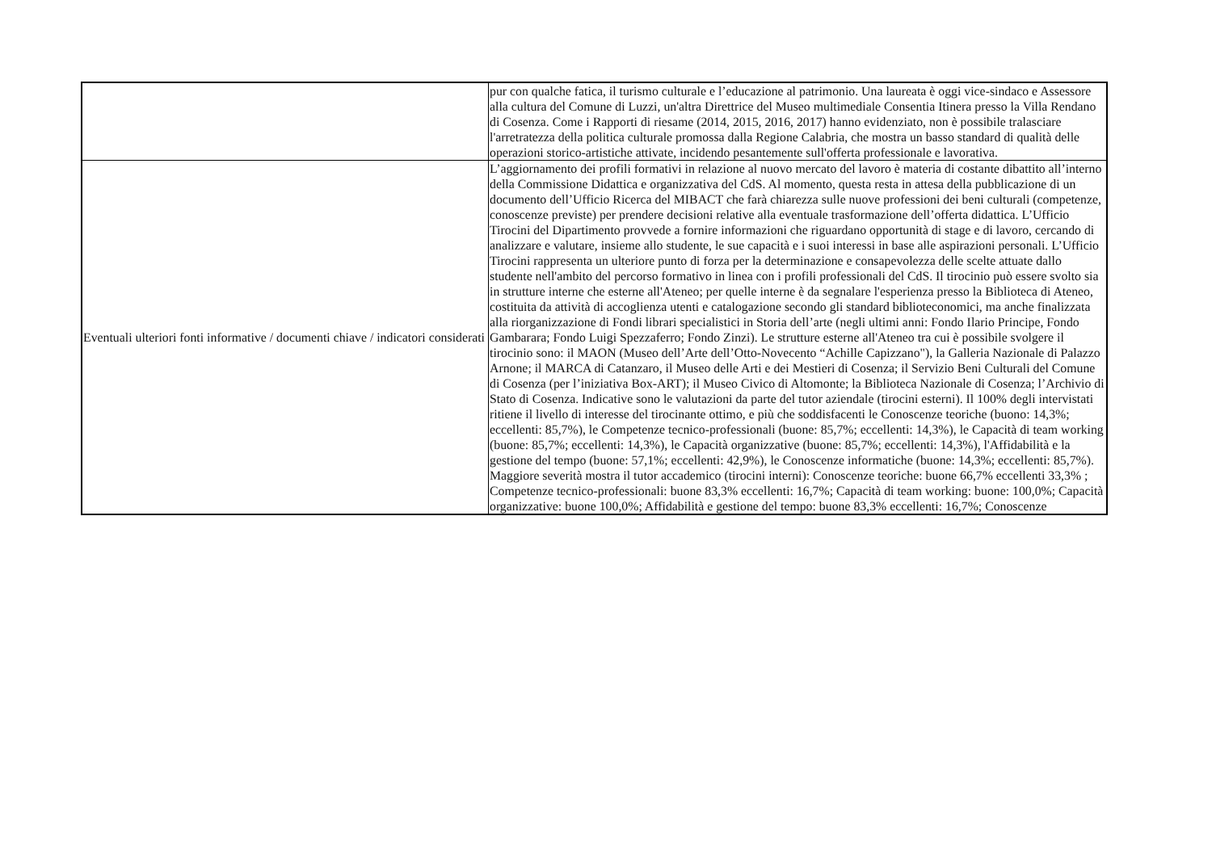| | pur con qualche fatica, il turismo culturale e l’educazione al patrimonio. Una laureata è oggi vice-sindaco e Assessore alla cultura del Comune di Luzzi, un'altra Direttrice del Museo multimediale Consentia Itinera presso la Villa Rendano di Cosenza. Come i Rapporti di riesame (2014, 2015, 2016, 2017) hanno evidenziato, non è possibile tralasciare l'arretratezza della politica culturale promossa dalla Regione Calabria, che mostra un basso standard di qualità delle operazioni storico-artistiche attivate, incidendo pesantemente sull'offerta professionale e lavorativa. |
| Eventuali ulteriori fonti informative / documenti chiave / indicatori considerati | L’aggiornamento dei profili formativi in relazione al nuovo mercato del lavoro è materia di costante dibattito all’interno della Commissione Didattica e organizzativa del CdS. Al momento, questa resta in attesa della pubblicazione di un documento dell’Ufficio Ricerca del MIBACT che farà chiarezza sulle nuove professioni dei beni culturali (competenze, conoscenze previste) per prendere decisioni relative alla eventuale trasformazione dell’offerta didattica. L’Ufficio Tirocini del Dipartimento provvede a fornire informazioni che riguardano opportunità di stage e di lavoro, cercando di analizzare e valutare, insieme allo studente, le sue capacità e i suoi interessi in base alle aspirazioni personali. L’Ufficio Tirocini rappresenta un ulteriore punto di forza per la determinazione e consapevolezza delle scelte attuate dallo studente nell'ambito del percorso formativo in linea con i profili professionali del CdS. Il tirocinio può essere svolto sia in strutture interne che esterne all'Ateneo; per quelle interne è da segnalare l'esperienza presso la Biblioteca di Ateneo, costituita da attività di accoglienza utenti e catalogazione secondo gli standard biblioteconomici, ma anche finalizzata alla riorganizzazione di Fondi librari specialistici in Storia dell’arte (negli ultimi anni: Fondo Ilario Principe, Fondo Gambarara; Fondo Luigi Spezzaferro; Fondo Zinzi). Le strutture esterne all'Ateneo tra cui è possibile svolgere il tirocinio sono: il MAON (Museo dell’Arte dell’Otto-Novecento “Achille Capizzano"), la Galleria Nazionale di Palazzo Arnone; il MARCA di Catanzaro, il Museo delle Arti e dei Mestieri di Cosenza; il Servizio Beni Culturali del Comune di Cosenza (per l’iniziativa Box-ART); il Museo Civico di Altomonte; la Biblioteca Nazionale di Cosenza; l’Archivio di Stato di Cosenza. Indicative sono le valutazioni da parte del tutor aziendale (tirocini esterni). Il 100% degli intervistati ritiene il livello di interesse del tirocinante ottimo, e più che soddisfacenti le Conoscenze teoriche (buono: 14,3%; eccellenti: 85,7%), le Competenze tecnico-professionali (buone: 85,7%; eccellenti: 14,3%), le Capacità di team working (buone: 85,7%; eccellenti: 14,3%), le Capacità organizzative (buone: 85,7%; eccellenti: 14,3%), l'Affidabilità e la gestione del tempo (buone: 57,1%; eccellenti: 42,9%), le Conoscenze informatiche (buone: 14,3%; eccellenti: 85,7%). Maggiore severità mostra il tutor accademico (tirocini interni): Conoscenze teoriche: buone 66,7% eccellenti 33,3% ; Competenze tecnico-professionali: buone 83,3% eccellenti: 16,7%; Capacità di team working: buone: 100,0%; Capacità organizzative: buone 100,0%; Affidabilità e gestione del tempo: buone 83,3% eccellenti: 16,7%; Conoscenze |